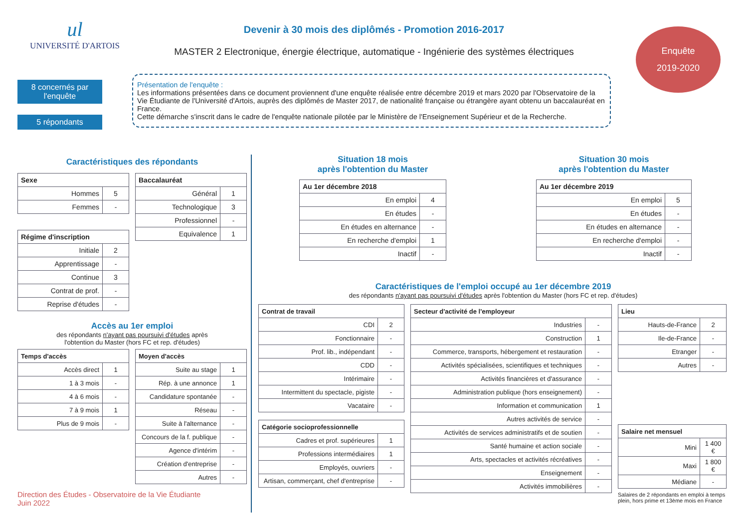ul
UNIVERSITÉ D'ARTOIS
Devenir à 30 mois des diplômés - Promotion 2016-2017
MASTER 2 Electronique, énergie électrique, automatique - Ingénierie des systèmes électriques
Enquête
2019-2020
8 concernés par l'enquête
5 répondants
Présentation de l'enquête :
Les informations présentées dans ce document proviennent d'une enquête réalisée entre décembre 2019 et mars 2020 par l'Observatoire de la Vie Étudiante de l'Université d'Artois, auprès des diplômés de Master 2017, de nationalité française ou étrangère ayant obtenu un baccalauréat en France.
Cette démarche s'inscrit dans le cadre de l'enquête nationale pilotée par le Ministère de l'Enseignement Supérieur et de la Recherche.
Caractéristiques des répondants
| Sexe | |
| --- | --- |
| Hommes | 5 |
| Femmes | - |
| Régime d'inscription | |
| --- | --- |
| Initiale | 2 |
| Apprentissage | - |
| Continue | 3 |
| Contrat de prof. | - |
| Reprise d'études | - |
| Baccalauréat | |
| --- | --- |
| Général | 1 |
| Technologique | 3 |
| Professionnel | - |
| Equivalence | 1 |
Accès au 1er emploi
des répondants n'ayant pas poursuivi d'études après
l'obtention du Master (hors FC et rep. d'études)
| Temps d'accès | |
| --- | --- |
| Accès direct | 1 |
| 1 à 3 mois | - |
| 4 à 6 mois | - |
| 7 à 9 mois | 1 |
| Plus de 9 mois | - |
| Moyen d'accès | |
| --- | --- |
| Suite au stage | 1 |
| Rép. à une annonce | 1 |
| Candidature spontanée | - |
| Réseau | - |
| Suite à l'alternance | - |
| Concours de la f. publique | - |
| Agence d'intérim | - |
| Création d'entreprise | - |
| Autres | - |
Direction des Études - Observatoire de la Vie Étudiante
Juin 2022
Situation 18 mois
après l'obtention du Master
| Au 1er décembre 2018 | |
| --- | --- |
| En emploi | 4 |
| En études | - |
| En études en alternance | - |
| En recherche d'emploi | 1 |
| Inactif | - |
Situation 30 mois
après l'obtention du Master
| Au 1er décembre 2019 | |
| --- | --- |
| En emploi | 5 |
| En études | - |
| En études en alternance | - |
| En recherche d'emploi | - |
| Inactif | - |
Caractéristiques de l'emploi occupé au 1er décembre 2019
des répondants n'ayant pas poursuivi d'études après l'obtention du Master (hors FC et rep. d'études)
| Contrat de travail | |
| --- | --- |
| CDI | 2 |
| Fonctionnaire | - |
| Prof. lib., indépendant | - |
| CDD | - |
| Intérimaire | - |
| Intermittent du spectacle, pigiste | - |
| Vacataire | - |
| Catégorie socioprofessionnelle | |
| --- | --- |
| Cadres et prof. supérieures | 1 |
| Professions intermédiaires | 1 |
| Employés, ouvriers | - |
| Artisan, commerçant, chef d'entreprise | - |
| Secteur d'activité de l'employeur | |
| --- | --- |
| Industries | - |
| Construction | 1 |
| Commerce, transports, hébergement et restauration | - |
| Activités spécialisées, scientifiques et techniques | - |
| Activités financières et d'assurance | - |
| Administration publique (hors enseignement) | - |
| Information et communication | 1 |
| Autres activités de service | - |
| Activités de services administratifs et de soutien | - |
| Santé humaine et action sociale | - |
| Arts, spectacles et activités récréatives | - |
| Enseignement | - |
| Activités immobilières | - |
| Lieu | |
| --- | --- |
| Hauts-de-France | 2 |
| Ile-de-France | - |
| Etranger | - |
| Autres | - |
| Salaire net mensuel | |
| --- | --- |
| Mini | 1 400 € |
| Maxi | 1 800 € |
| Médiane | - |
Salaires de 2 répondants en emploi à temps plein, hors prime et 13ème mois en France